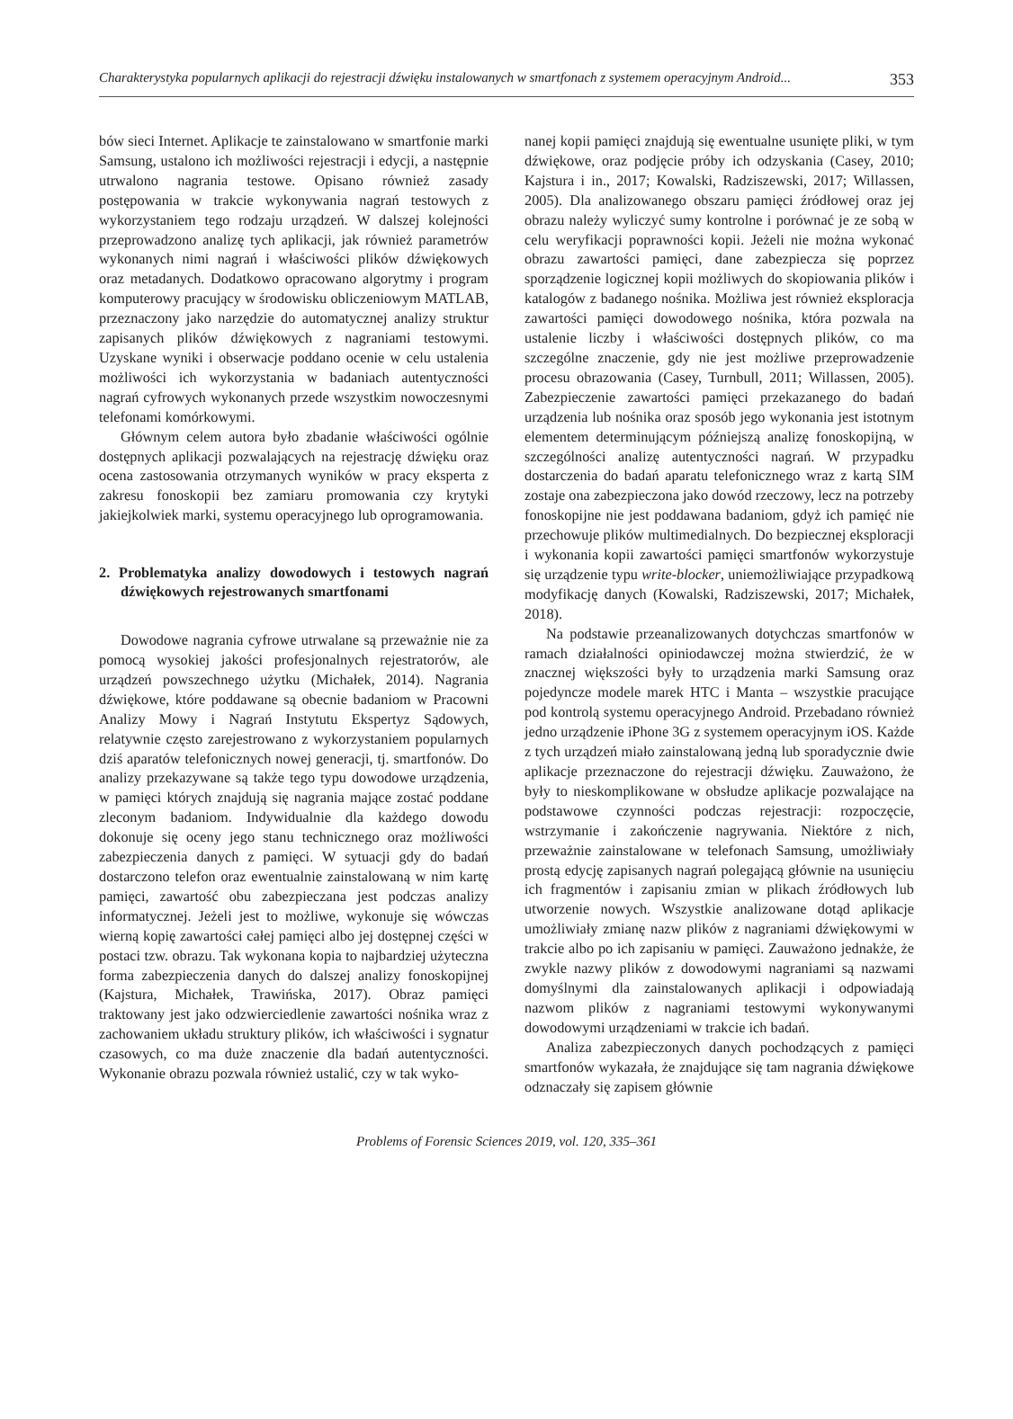Charakterystyka popularnych aplikacji do rejestracji dźwięku instalowanych w smartfonach z systemem operacyjnym Android... 353
bów sieci Internet. Aplikacje te zainstalowano w smartfonie marki Samsung, ustalono ich możliwości rejestracji i edycji, a następnie utrwalono nagrania testowe. Opisano również zasady postępowania w trakcie wykonywania nagrań testowych z wykorzystaniem tego rodzaju urządzeń. W dalszej kolejności przeprowadzono analizę tych aplikacji, jak również parametrów wykonanych nimi nagrań i właściwości plików dźwiękowych oraz metadanych. Dodatkowo opracowano algorytmy i program komputerowy pracujący w środowisku obliczeniowym MATLAB, przeznaczony jako narzędzie do automatycznej analizy struktur zapisanych plików dźwiękowych z nagraniami testowymi. Uzyskane wyniki i obserwacje poddano ocenie w celu ustalenia możliwości ich wykorzystania w badaniach autentyczności nagrań cyfrowych wykonanych przede wszystkim nowoczesnymi telefonami komórkowymi.
Głównym celem autora było zbadanie właściwości ogólnie dostępnych aplikacji pozwalających na rejestrację dźwięku oraz ocena zastosowania otrzymanych wyników w pracy eksperta z zakresu fonoskopii bez zamiaru promowania czy krytyki jakiejkolwiek marki, systemu operacyjnego lub oprogramowania.
2. Problematyka analizy dowodowych i testowych nagrań dźwiękowych rejestrowanych smartfonami
Dowodowe nagrania cyfrowe utrwalane są przeważnie nie za pomocą wysokiej jakości profesjonalnych rejestratorów, ale urządzeń powszechnego użytku (Michałek, 2014). Nagrania dźwiękowe, które poddawane są obecnie badaniom w Pracowni Analizy Mowy i Nagrań Instytutu Ekspertyz Sądowych, relatywnie często zarejestrowano z wykorzystaniem popularnych dziś aparatów telefonicznych nowej generacji, tj. smartfonów. Do analizy przekazywane są także tego typu dowodowe urządzenia, w pamięci których znajdują się nagrania mające zostać poddane zleconym badaniom. Indywidualnie dla każdego dowodu dokonuje się oceny jego stanu technicznego oraz możliwości zabezpieczenia danych z pamięci. W sytuacji gdy do badań dostarczono telefon oraz ewentualnie zainstalowaną w nim kartę pamięci, zawartość obu zabezpieczana jest podczas analizy informatycznej. Jeżeli jest to możliwe, wykonuje się wówczas wierną kopię zawartości całej pamięci albo jej dostępnej części w postaci tzw. obrazu. Tak wykonana kopia to najbardziej użyteczna forma zabezpieczenia danych do dalszej analizy fonoskopijnej (Kajstura, Michałek, Trawińska, 2017). Obraz pamięci traktowany jest jako odzwierciedlenie zawartości nośnika wraz z zachowaniem układu struktury plików, ich właściwości i sygnatur czasowych, co ma duże znaczenie dla badań autentyczności. Wykonanie obrazu pozwala również ustalić, czy w tak wyko-
nanej kopii pamięci znajdują się ewentualne usunięte pliki, w tym dźwiękowe, oraz podjęcie próby ich odzyskania (Casey, 2010; Kajstura i in., 2017; Kowalski, Radziszewski, 2017; Willassen, 2005). Dla analizowanego obszaru pamięci źródłowej oraz jej obrazu należy wyliczyć sumy kontrolne i porównać je ze sobą w celu weryfikacji poprawności kopii. Jeżeli nie można wykonać obrazu zawartości pamięci, dane zabezpiecza się poprzez sporządzenie logicznej kopii możliwych do skopiowania plików i katalogów z badanego nośnika. Możliwa jest również eksploracja zawartości pamięci dowodowego nośnika, która pozwala na ustalenie liczby i właściwości dostępnych plików, co ma szczególne znaczenie, gdy nie jest możliwe przeprowadzenie procesu obrazowania (Casey, Turnbull, 2011; Willassen, 2005). Zabezpieczenie zawartości pamięci przekazanego do badań urządzenia lub nośnika oraz sposób jego wykonania jest istotnym elementem determinującym późniejszą analizę fonoskopijną, w szczególności analizę autentyczności nagrań. W przypadku dostarczenia do badań aparatu telefonicznego wraz z kartą SIM zostaje ona zabezpieczona jako dowód rzeczowy, lecz na potrzeby fonoskopijne nie jest poddawana badaniom, gdyż ich pamięć nie przechowuje plików multimedialnych. Do bezpiecznej eksploracji i wykonania kopii zawartości pamięci smartfonów wykorzystuje się urządzenie typu write-blocker, uniemożliwiające przypadkową modyfikację danych (Kowalski, Radziszewski, 2017; Michałek, 2018).
Na podstawie przeanalizowanych dotychczas smartfonów w ramach działalności opiniodawczej można stwierdzić, że w znacznej większości były to urządzenia marki Samsung oraz pojedyncze modele marek HTC i Manta – wszystkie pracujące pod kontrolą systemu operacyjnego Android. Przebadano również jedno urządzenie iPhone 3G z systemem operacyjnym iOS. Każde z tych urządzeń miało zainstalowaną jedną lub sporadycznie dwie aplikacje przeznaczone do rejestracji dźwięku. Zauważono, że były to nieskomplikowane w obsłudze aplikacje pozwalające na podstawowe czynności podczas rejestracji: rozpoczęcie, wstrzymanie i zakończenie nagrywania. Niektóre z nich, przeważnie zainstalowane w telefonach Samsung, umożliwiały prostą edycję zapisanych nagrań polegającą głównie na usunięciu ich fragmentów i zapisaniu zmian w plikach źródłowych lub utworzenie nowych. Wszystkie analizowane dotąd aplikacje umożliwiały zmianę nazw plików z nagraniami dźwiękowymi w trakcie albo po ich zapisaniu w pamięci. Zauważono jednakże, że zwykle nazwy plików z dowodowymi nagraniami są nazwami domyślnymi dla zainstalowanych aplikacji i odpowiadają nazwom plików z nagraniami testowymi wykonywanymi dowodowymi urządzeniami w trakcie ich badań.
Analiza zabezpieczonych danych pochodzących z pamięci smartfonów wykazała, że znajdujące się tam nagrania dźwiękowe odznaczały się zapisem głównie
Problems of Forensic Sciences 2019, vol. 120, 335–361